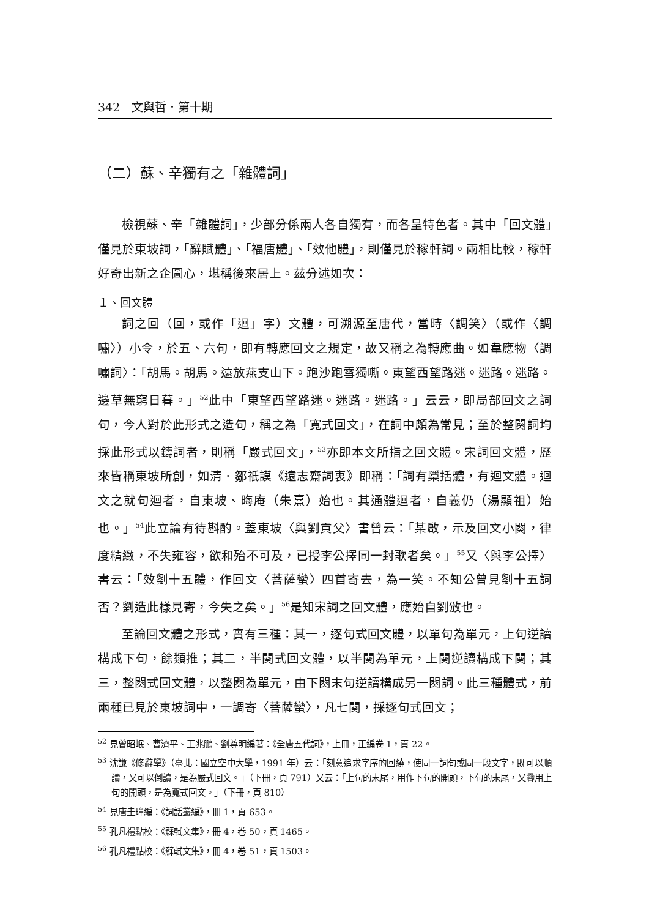342　文與哲．第十期
（二）蘇、辛獨有之「雜體詞」
檢視蘇、辛「雜體詞」，少部分係兩人各自獨有，而各呈特色者。其中「回文體」僅見於東坡詞，「辭賦體」、「福唐體」、「效他體」，則僅見於稼軒詞。兩相比較，稼軒好奇出新之企圖心，堪稱後來居上。茲分述如次：
１、回文體
詞之回（回，或作「迴」字）文體，可溯源至唐代，當時〈調笑〉（或作〈調嘯〉）小令，於五、六句，即有轉應回文之規定，故又稱之為轉應曲。如韋應物〈調嘯詞〉：「胡馬。胡馬。遠放燕支山下。跑沙跑雪獨嘶。東望西望路迷。迷路。迷路。邊草無窮日暮。」<sup>52</sup>此中「東望西望路迷。迷路。迷路。」云云，即局部回文之詞句，今人對於此形式之造句，稱之為「寬式回文」，在詞中頗為常見；至於整闋詞均採此形式以鑄詞者，則稱「嚴式回文」，<sup>53</sup>亦即本文所指之回文體。宋詞回文體，歷來皆稱東坡所創，如清．鄒祇謨《遠志齋詞衷》即稱：「詞有檃括體，有迴文體。迴文之就句迴者，自東坡、晦庵（朱熹）始也。其通體迴者，自義仍（湯顯祖）始也。」<sup>54</sup>此立論有待斟酌。蓋東坡〈與劉貢父〉書曾云：「某啟，示及回文小闋，律度精緻，不失雍容，欲和殆不可及，已授李公擇同一封歌者矣。」<sup>55</sup>又〈與李公擇〉書云：「效劉十五體，作回文〈菩薩蠻〉四首寄去，為一笑。不知公曾見劉十五詞否？劉造此樣見寄，今失之矣。」<sup>56</sup>是知宋詞之回文體，應始自劉攽也。
至論回文體之形式，實有三種：其一，逐句式回文體，以單句為單元，上句逆讀構成下句，餘類推；其二，半闋式回文體，以半闋為單元，上闋逆讀構成下闋；其三，整闋式回文體，以整闋為單元，由下闋末句逆讀構成另一闋詞。此三種體式，前兩種已見於東坡詞中，一調寄〈菩薩蠻〉，凡七闋，採逐句式回文；
<sup>52</sup> 見曾昭岷、曹濟平、王兆鵬、劉尊明編著：《全唐五代詞》，上冊，正編卷 1，頁 22。
<sup>53</sup> 沈謙《修辭學》（臺北：國立空中大學，1991 年）云：「刻意追求字序的回繞，使同一詞句或同一段文字，既可以順讀，又可以倒讀，是為嚴式回文。」（下冊，頁 791）又云：「上句的末尾，用作下句的開頭，下句的末尾，又疊用上句的開頭，是為寬式回文。」（下冊，頁 810）
<sup>54</sup> 見唐圭璋編：《詞話叢編》，冊 1，頁 653。
<sup>55</sup> 孔凡禮點校：《蘇軾文集》，冊 4，卷 50，頁 1465。
<sup>56</sup> 孔凡禮點校：《蘇軾文集》，冊 4，卷 51，頁 1503。